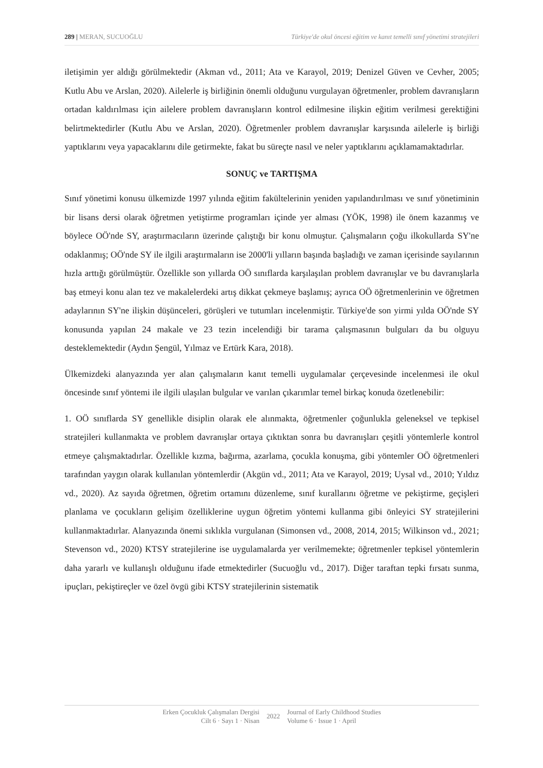289 | MERAN, SUCUOĞLU Türkiye'de okul öncesi eğitim ve kanıt temelli sınıf yönetimi stratejileri
iletişimin yer aldığı görülmektedir (Akman vd., 2011; Ata ve Karayol, 2019; Denizel Güven ve Cevher, 2005; Kutlu Abu ve Arslan, 2020). Ailelerle iş birliğinin önemli olduğunu vurgulayan öğretmenler, problem davranışların ortadan kaldırılması için ailelere problem davranışların kontrol edilmesine ilişkin eğitim verilmesi gerektiğini belirtmektedirler (Kutlu Abu ve Arslan, 2020). Öğretmenler problem davranışlar karşısında ailelerle iş birliği yaptıklarını veya yapacaklarını dile getirmekte, fakat bu süreçte nasıl ve neler yaptıklarını açıklamamaktadırlar.
SONUÇ ve TARTIŞMA
Sınıf yönetimi konusu ülkemizde 1997 yılında eğitim fakültelerinin yeniden yapılandırılması ve sınıf yönetiminin bir lisans dersi olarak öğretmen yetiştirme programları içinde yer alması (YÖK, 1998) ile önem kazanmış ve böylece OÖ'nde SY, araştırmacıların üzerinde çalıştığı bir konu olmuştur. Çalışmaların çoğu ilkokullarda SY'ne odaklanmış; OÖ'nde SY ile ilgili araştırmaların ise 2000'li yılların başında başladığı ve zaman içerisinde sayılarının hızla arttığı görülmüştür. Özellikle son yıllarda OÖ sınıflarda karşılaşılan problem davranışlar ve bu davranışlarla baş etmeyi konu alan tez ve makalelerdeki artış dikkat çekmeye başlamış; ayrıca OÖ öğretmenlerinin ve öğretmen adaylarının SY'ne ilişkin düşünceleri, görüşleri ve tutumları incelenmiştir. Türkiye'de son yirmi yılda OÖ'nde SY konusunda yapılan 24 makale ve 23 tezin incelendiği bir tarama çalışmasının bulguları da bu olguyu desteklemektedir (Aydın Şengül, Yılmaz ve Ertürk Kara, 2018).
Ülkemizdeki alanyazında yer alan çalışmaların kanıt temelli uygulamalar çerçevesinde incelenmesi ile okul öncesinde sınıf yöntemi ile ilgili ulaşılan bulgular ve varılan çıkarımlar temel birkaç konuda özetlenebilir:
1. OÖ sınıflarda SY genellikle disiplin olarak ele alınmakta, öğretmenler çoğunlukla geleneksel ve tepkisel stratejileri kullanmakta ve problem davranışlar ortaya çıktıktan sonra bu davranışları çeşitli yöntemlerle kontrol etmeye çalışmaktadırlar. Özellikle kızma, bağırma, azarlama, çocukla konuşma, gibi yöntemler OÖ öğretmenleri tarafından yaygın olarak kullanılan yöntemlerdir (Akgün vd., 2011; Ata ve Karayol, 2019; Uysal vd., 2010; Yıldız vd., 2020). Az sayıda öğretmen, öğretim ortamını düzenleme, sınıf kurallarını öğretme ve pekiştirme, geçişleri planlama ve çocukların gelişim özelliklerine uygun öğretim yöntemi kullanma gibi önleyici SY stratejilerini kullanmaktadırlar. Alanyazında önemi sıklıkla vurgulanan (Simonsen vd., 2008, 2014, 2015; Wilkinson vd., 2021; Stevenson vd., 2020) KTSY stratejilerine ise uygulamalarda yer verilmemekte; öğretmenler tepkisel yöntemlerin daha yararlı ve kullanışlı olduğunu ifade etmektedirler (Sucuoğlu vd., 2017). Diğer taraftan tepki fırsatı sunma, ipuçları, pekiştireçler ve özel övgü gibi KTSY stratejilerinin sistematik
Erken Çocukluk Çalışmaları Dergisi
Cilt 6 · Sayı 1 · Nisan
2022
Journal of Early Childhood Studies
Volume 6 · Issue 1 · April